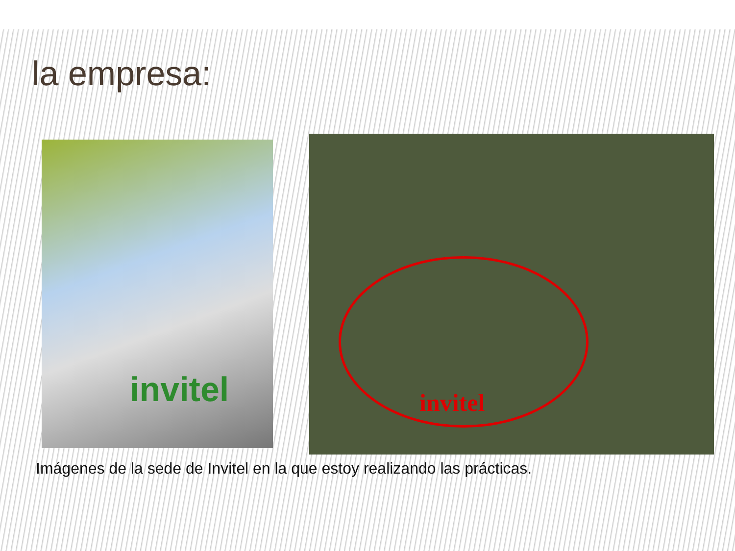la empresa:
invitel
invitel
Imágenes de la sede de Invitel en la que estoy realizando las prácticas.